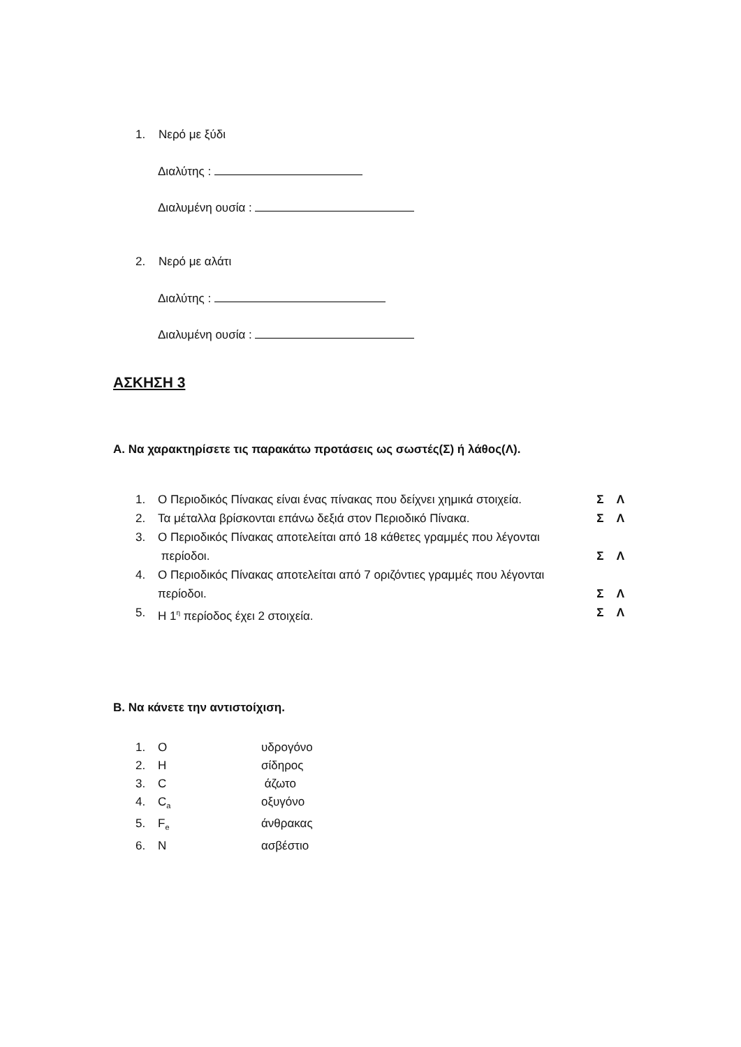1. Νερό με ξύδι
Διαλύτης :
Διαλυμένη ουσία :
2. Νερό με αλάτι
Διαλύτης :
Διαλυμένη ουσία :
ΑΣΚΗΣΗ 3
Α. Να χαρακτηρίσετε τις παρακάτω προτάσεις ως σωστές(Σ) ή λάθος(Λ).
1. Ο Περιοδικός Πίνακας είναι ένας πίνακας που δείχνει χημικά στοιχεία. Σ Λ
2. Τα μέταλλα βρίσκονται επάνω δεξιά στον Περιοδικό Πίνακα. Σ Λ
3. Ο Περιοδικός Πίνακας αποτελείται από 18 κάθετες γραμμές που λέγονται
περίοδοι. Σ Λ
4. Ο Περιοδικός Πίνακας αποτελείται από 7 οριζόντιες γραμμές που λέγονται
περίοδοι. Σ Λ
5. Η 1<sup>η</sup> περίοδος έχει 2 στοιχεία. Σ Λ
Β. Να κάνετε την αντιστοίχιση.
1. Oυδρογόνο
2. Hσίδηρος
3. C άζωτο
4. C<sub>a</sub> οξυγόνο
5. F<sub>e</sub> άνθρακας
6. Nασβέστιο